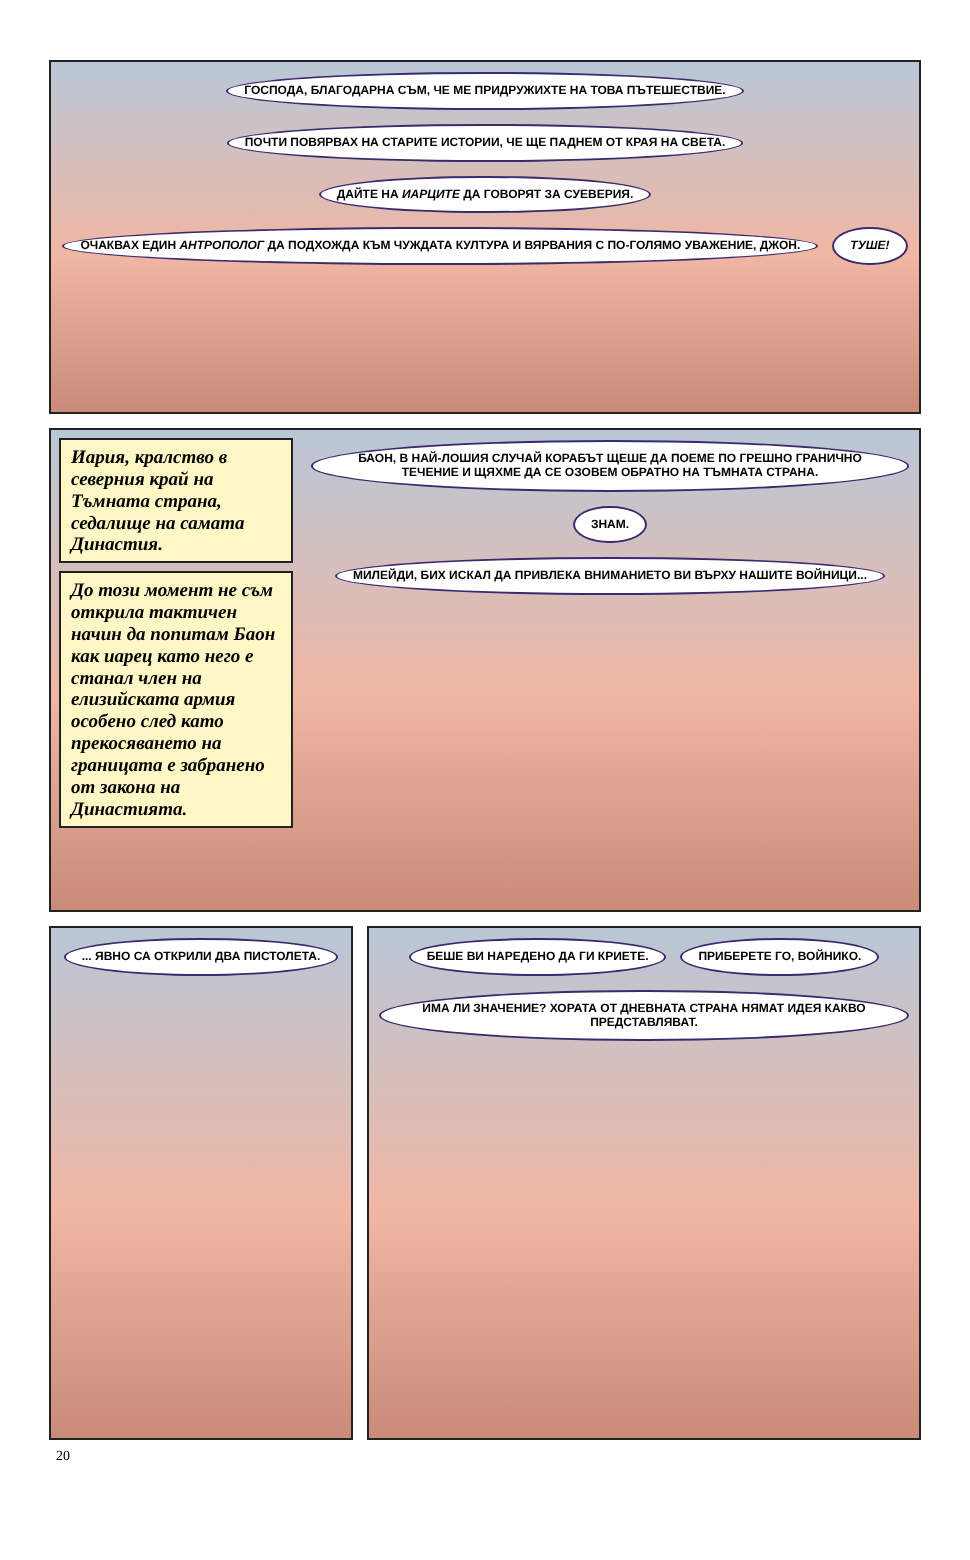ГОСПОДА, БЛАГОДАРНА СЪМ, ЧЕ МЕ ПРИДРУЖИХТЕ НА ТОВА ПЪТЕШЕСТВИЕ. ПОЧТИ ПОВЯРВАХ НА СТАРИТЕ ИСТОРИИ, ЧЕ ЩЕ ПАДНЕМ ОТ КРАЯ НА СВЕТА. ДАЙТЕ НА ИАРЦИТЕ ДА ГОВОРЯТ ЗА СУЕВЕРИЯ. ОЧАКВАХ ЕДИН АНТРОПОЛОГ ДА ПОДХОЖДА КЪМ ЧУЖДАТА КУЛТУРА И ВЯРВАНИЯ С ПО-ГОЛЯМО УВАЖЕНИЕ, ДЖОН. ТУШЕ!
Иария, кралство в северния край на Тъмната страна, седалище на самата Династия.
До този момент не съм открила тактичен начин да попитам Баон как иарец като него е станал член на елизийската армия особено след като прекосяването на границата е забранено от закона на Династията.
БАОН, В НАЙ-ЛОШИЯ СЛУЧАЙ КОРАБЪТ ЩЕШЕ ДА ПОЕМЕ ПО ГРЕШНО ГРАНИЧНО ТЕЧЕНИЕ И ЩЯХМЕ ДА СЕ ОЗОВЕМ ОБРАТНО НА ТЪМНАТА СТРАНА. ЗНАМ. МИЛЕЙДИ, БИХ ИСКАЛ ДА ПРИВЛЕКА ВНИМАНИЕТО ВИ ВЪРХУ НАШИТЕ ВОЙНИЦИ...
... ЯВНО СА ОТКРИЛИ ДВА ПИСТОЛЕТА.
БЕШЕ ВИ НАРЕДЕНО ДА ГИ КРИЕТЕ. ПРИБЕРЕТЕ ГО, ВОЙНИКО. ИМА ЛИ ЗНАЧЕНИЕ? ХОРАТА ОТ ДНЕВНАТА СТРАНА НЯМАТ ИДЕЯ КАКВО ПРЕДСТАВЛЯВАТ.
20